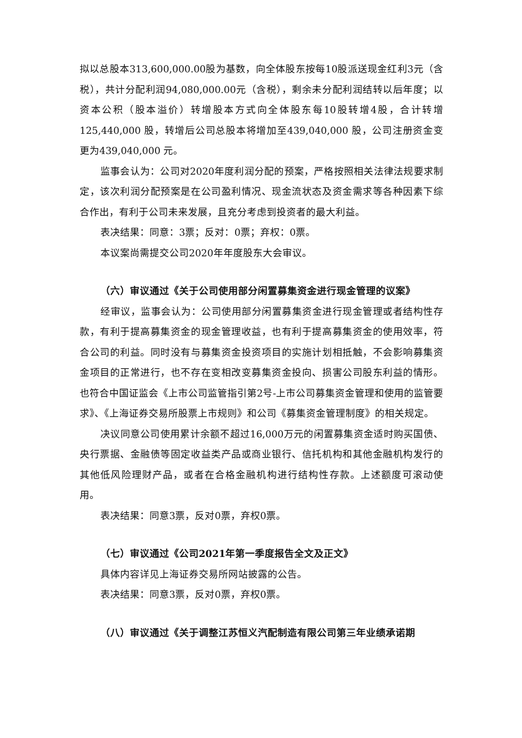拟以总股本313,600,000.00股为基数，向全体股东按每10股派送现金红利3元（含税），共计分配利润94,080,000.00元（含税），剩余未分配利润结转以后年度；以资本公积（股本溢价）转增股本方式向全体股东每10股转增4股，合计转增125,440,000 股，转增后公司总股本将增加至439,040,000 股，公司注册资金变更为439,040,000 元。
监事会认为：公司对2020年度利润分配的预案，严格按照相关法律法规要求制定，该次利润分配预案是在公司盈利情况、现金流状态及资金需求等各种因素下综合作出，有利于公司未来发展，且充分考虑到投资者的最大利益。
表决结果：同意：3票；反对：0票；弃权：0票。
本议案尚需提交公司2020年年度股东大会审议。
（六）审议通过《关于公司使用部分闲置募集资金进行现金管理的议案》
经审议，监事会认为：公司使用部分闲置募集资金进行现金管理或者结构性存款，有利于提高募集资金的现金管理收益，也有利于提高募集资金的使用效率，符合公司的利益。同时没有与募集资金投资项目的实施计划相抵触，不会影响募集资金项目的正常进行，也不存在变相改变募集资金投向、损害公司股东利益的情形。也符合中国证监会《上市公司监管指引第2号-上市公司募集资金管理和使用的监管要求》、《上海证券交易所股票上市规则》和公司《募集资金管理制度》的相关规定。
决议同意公司使用累计余额不超过16,000万元的闲置募集资金适时购买国债、央行票据、金融债等固定收益类产品或商业银行、信托机构和其他金融机构发行的其他低风险理财产品，或者在合格金融机构进行结构性存款。上述额度可滚动使用。
表决结果：同意3票，反对0票，弃权0票。
（七）审议通过《公司2021年第一季度报告全文及正文》
具体内容详见上海证券交易所网站披露的公告。
表决结果：同意3票，反对0票，弃权0票。
（八）审议通过《关于调整江苏恒义汽配制造有限公司第三年业绩承诺期